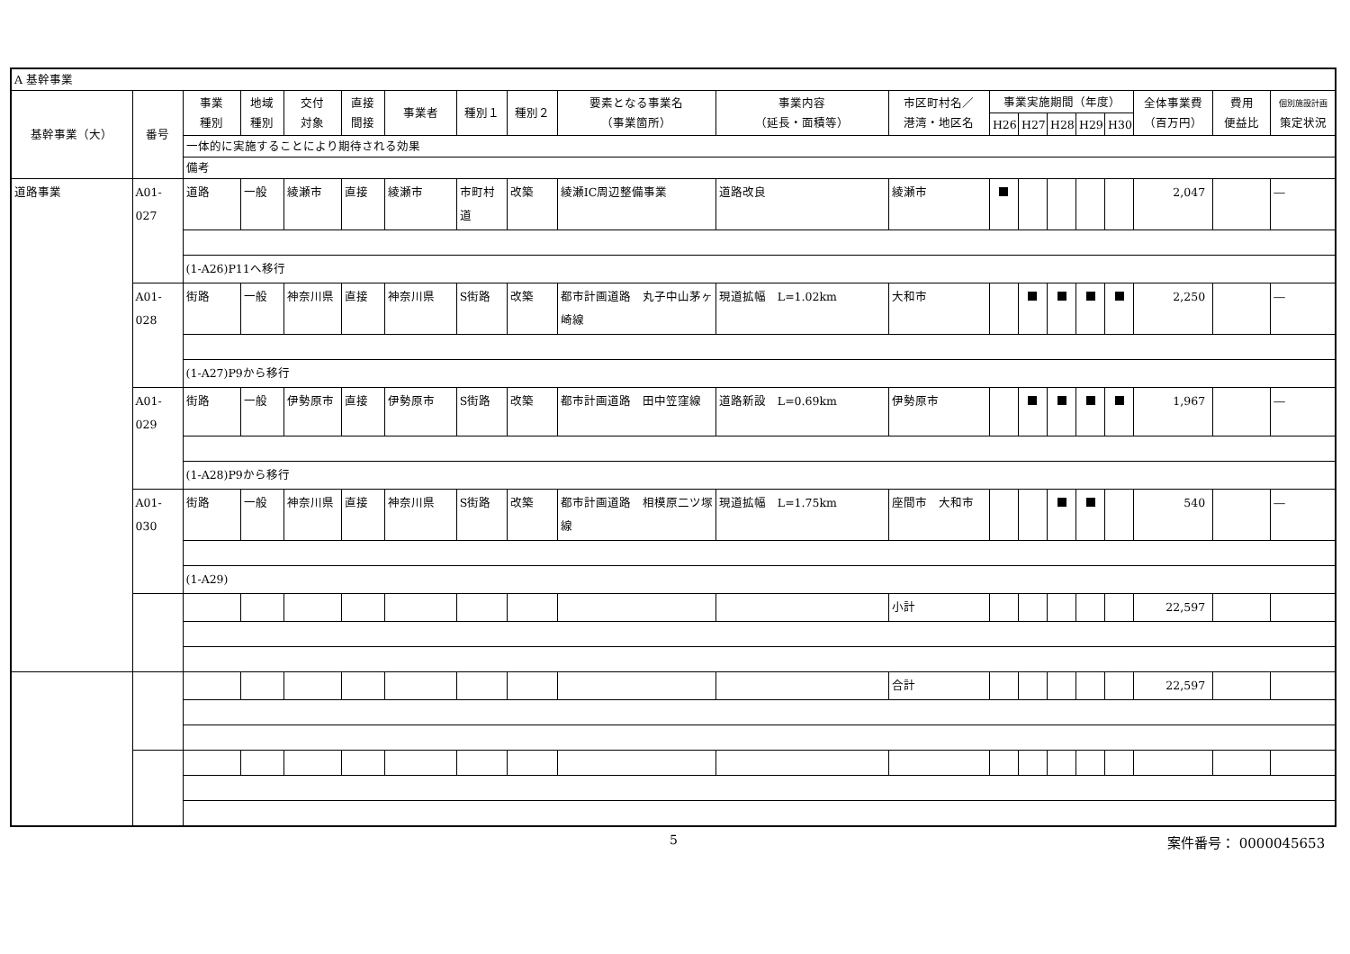| A 基幹事業 | | | | | | | | | | | | | | | | | | | |
| 基幹事業（大） | 番号 | 事業 種別 | 地域 種別 | 交付 対象 | 直接 間接 | 事業者 | 種別１ | 種別２ | 要素となる事業名 （事業箇所） | 事業内容 （延長・面積等） | 市区町村名／ 港湾・地区名 | 事業実施期間（年度） | | | | | 全体事業費 （百万円） | 費用 便益比 | 個別施設計画 策定状況 |
| | | | | | | | | | | | | H26 | H27 | H28 | H29 | H30 | | | |
| | | 一体的に実施することにより期待される効果 | | | | | | | | | | | | | | | | | |
| | | 備考 | | | | | | | | | | | | | | | | | |
| 道路事業 | A01-027 | 道路 | 一般 | 綾瀬市 | 直接 | 綾瀬市 | 市町村道 | 改築 | 綾瀬IC周辺整備事業 | 道路改良 | 綾瀬市 | | | | | | 2,047 | | ― |
| | | (1-A26)P11へ移行 | | | | | | | | | | | | | | | | | |
| | A01-028 | 街路 | 一般 | 神奈川県 | 直接 | 神奈川県 | S街路 | 改築 | 都市計画道路 丸子中山茅ヶ崎線 | 現道拡幅 L=1.02km | 大和市 | | | | | | 2,250 | | ― |
| | | (1-A27)P9から移行 | | | | | | | | | | | | | | | | | |
| | A01-029 | 街路 | 一般 | 伊勢原市 | 直接 | 伊勢原市 | S街路 | 改築 | 都市計画道路 田中笠窪線 | 道路新設 L=0.69km | 伊勢原市 | | | | | | 1,967 | | ― |
| | | (1-A28)P9から移行 | | | | | | | | | | | | | | | | | |
| | A01-030 | 街路 | 一般 | 神奈川県 | 直接 | 神奈川県 | S街路 | 改築 | 都市計画道路 相模原二ツ塚線 | 現道拡幅 L=1.75km | 座間市 大和市 | | | | | | 540 | | ― |
| | | (1-A29) | | | | | | | | | | | | | | | | | |
| | | | | | | | | | | | 小計 | | | | | | 22,597 | | |
| | | | | | | | | | | | 合計 | | | | | | 22,597 | | |
5 案件番号： 0000045653